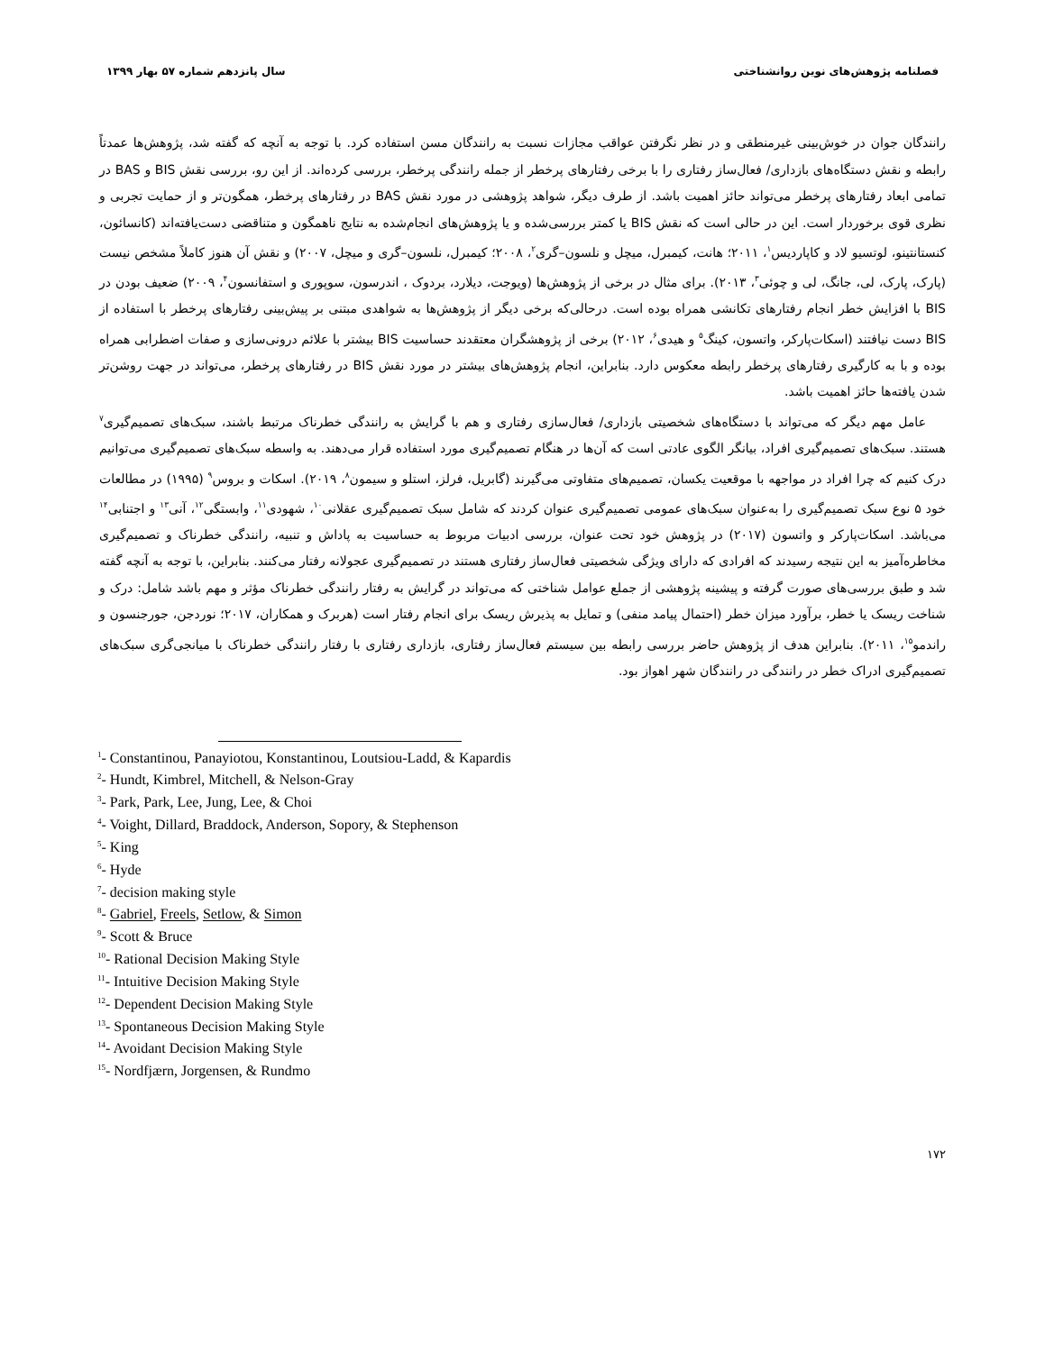فصلنامه پژوهش‌های نوین روانشناختی سال پانزدهم شماره ۵۷ بهار ۱۳۹۹
رانندگان جوان در خوش‌بینی غیرمنطقی و در نظر نگرفتن عواقب مجازات نسبت به رانندگان مسن استفاده کرد. با توجه به آنچه که گفته شد، پژوهش‌ها عمدتاً رابطه و نقش دستگاه‌های بازداری/ فعال‌ساز رفتاری را با برخی رفتارهای پرخطر از جمله رانندگی پرخطر، بررسی کرده‌اند. از این رو، بررسی نقش BIS و BAS در تمامی ابعاد رفتارهای پرخطر می‌تواند حائز اهمیت باشد. از طرف دیگر، شواهد پژوهشی در مورد نقش BAS در رفتارهای پرخطر، همگون‌تر و از حمایت تجربی و نظری قوی برخوردار است. این در حالی است که نقش BIS یا کمتر بررسی‌شده و یا پژوهش‌های انجام‌شده به نتایج ناهمگون و متناقضی دست‌یافته‌اند (کانسائون، کنستانتینو، لوتسیو لاد و کاپاردیس<sup>۱</sup>، ۲۰۱۱؛ هانت، کیمبرل، میچل و نلسون–گری<sup>۲</sup>، ۲۰۰۸؛ کیمبرل، نلسون–گری و میچل، ۲۰۰۷) و نقش آن هنوز کاملاً مشخص نیست (پارک، پارک، لی، جانگ، لی و چوئی<sup>۳</sup>، ۲۰۱۳). برای مثال در برخی از پژوهش‌ها (ویوجت، دیلارد، بردوک ، اندرسون، سوپوری و استفانسون<sup>۴</sup>، ۲۰۰۹) ضعیف بودن در BIS با افزایش خطر انجام رفتارهای تکانشی همراه بوده است. درحالی‌که برخی دیگر از پژوهش‌ها به شواهدی مبتنی بر پیش‌بینی رفتارهای پرخطر با استفاده از BIS دست نیافتند (اسکات‌پارکر، واتسون، کینگ<sup>۵</sup> و هیدی<sup>۶</sup>، ۲۰۱۲) برخی از پژوهشگران معتقدند حساسیت BIS بیشتر با علائم درونی‌سازی و صفات اضطرابی همراه بوده و با به کارگیری رفتارهای پرخطر رابطه معکوس دارد. بنابراین، انجام پژوهش‌های بیشتر در مورد نقش BIS در رفتارهای پرخطر، می‌تواند در جهت روشن‌تر شدن یافته‌ها حائز اهمیت باشد.
عامل مهم دیگر که می‌تواند با دستگاه‌های شخصیتی بازداری/ فعال‌سازی رفتاری و هم با گرایش به رانندگی خطرناک مرتبط باشند، سبک‌های تصمیم‌گیری<sup>۷</sup> هستند. سبک‌های تصمیم‌گیری افراد، بیانگر الگوی عادتی است که آن‌ها در هنگام تصمیم‌گیری مورد استفاده قرار می‌دهند. به واسطه سبک‌های تصمیم‌گیری می‌توانیم درک کنیم که چرا افراد در مواجهه با موقعیت یکسان، تصمیم‌های متفاوتی می‌گیرند (گابریل، فرلز، استلو و سیمون<sup>۸</sup>، ۲۰۱۹). اسکات و بروس<sup>۹</sup> (۱۹۹۵) در مطالعات خود ۵ نوع سبک تصمیم‌گیری را به‌عنوان سبک‌های عمومی تصمیم‌گیری عنوان کردند که شامل سبک تصمیم‌گیری عقلانی<sup>۱۰</sup>، شهودی<sup>۱۱</sup>، وابستگی<sup>۱۲</sup>، آنی<sup>۱۳</sup> و اجتنابی<sup>۱۴</sup> می‌باشد. اسکات‌پارکر و واتسون (۲۰۱۷) در پژوهش خود تحت عنوان، بررسی ادبیات مربوط به حساسیت به پاداش و تنبیه، رانندگی خطرناک و تصمیم‌گیری مخاطره‌آمیز به این نتیجه رسیدند که افرادی که دارای ویژگی شخصیتی فعال‌ساز رفتاری هستند در تصمیم‌گیری عجولانه رفتار می‌کنند. بنابراین، با توجه به آنچه گفته شد و طبق بررسی‌های صورت گرفته و پیشینه پژوهشی از جملع عوامل شناختی که می‌تواند در گرایش به رفتار رانندگی خطرناک مؤثر و مهم باشد شامل: درک و شناخت ریسک یا خطر، برآورد میزان خطر (احتمال پیامد منفی) و تمایل به پذیرش ریسک برای انجام رفتار است (هربرک و همکاران، ۲۰۱۷؛ نوردجن، جورجنسون و راندمو<sup>۱۵</sup>، ۲۰۱۱). بنابراین هدف از پژوهش حاضر بررسی رابطه بین سیستم فعال‌ساز رفتاری، بازداری رفتاری با رفتار رانندگی خطرناک با میانجی‌گری سبک‌های تصمیم‌گیری ادراک خطر در رانندگی در رانندگان شهر اهواز بود.
<sup>1</sup>- Constantinou, Panayiotou, Konstantinou, Loutsiou-Ladd, & Kapardis
<sup>2</sup>- Hundt, Kimbrel, Mitchell, & Nelson-Gray
<sup>3</sup>- Park, Park, Lee, Jung, Lee, & Choi
<sup>4</sup>- Voight, Dillard, Braddock, Anderson, Sopory, & Stephenson
<sup>5</sup>- King
<sup>6</sup>- Hyde
<sup>7</sup>- decision making style
<sup>8</sup>- Gabriel, Freels, Setlow, & Simon
<sup>9</sup>- Scott & Bruce
<sup>10</sup>- Rational Decision Making Style
<sup>11</sup>- Intuitive Decision Making Style
<sup>12</sup>- Dependent Decision Making Style
<sup>13</sup>- Spontaneous Decision Making Style
<sup>14</sup>- Avoidant Decision Making Style
<sup>15</sup>- Nordfjærn, Jorgensen, & Rundmo
۱۷۲